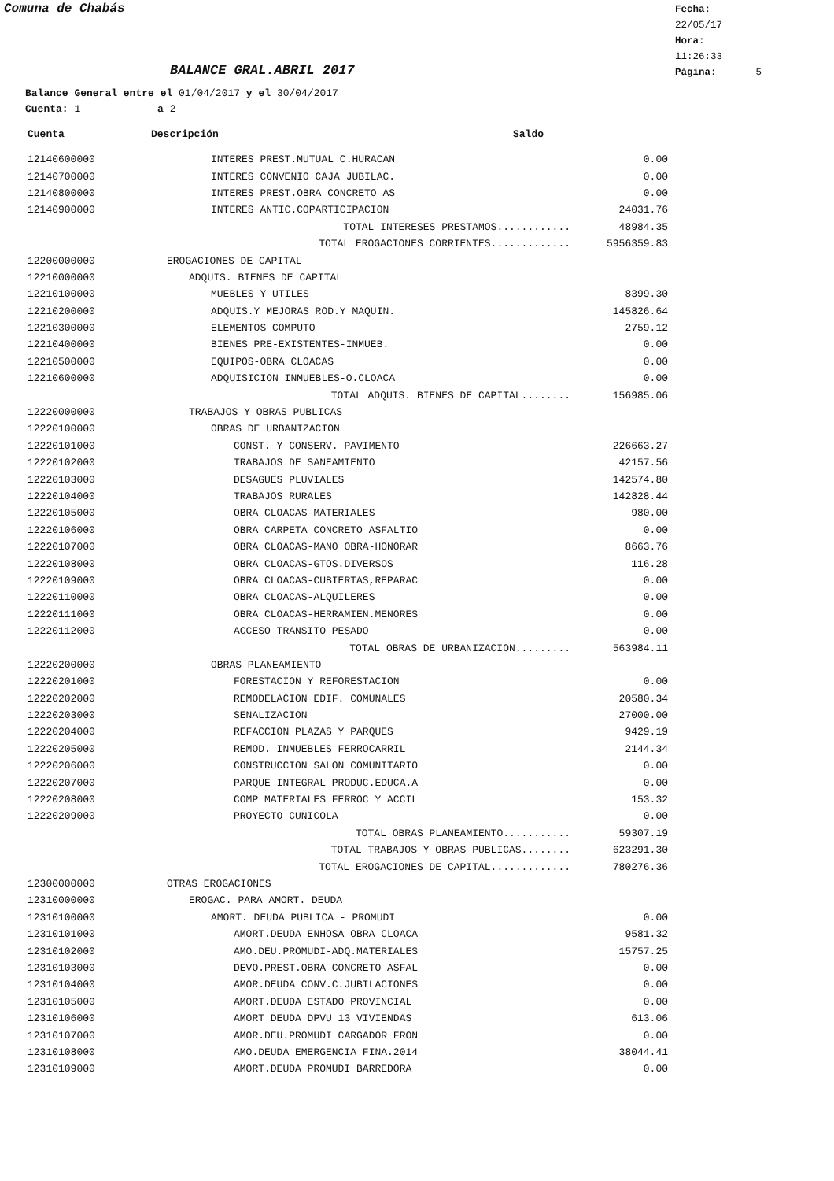Comuna de Chabás
Fecha: 22/05/17
Hora: 11:26:33
Página: 5
BALANCE GRAL.ABRIL 2017
Balance General entre el 01/04/2017 y el 30/04/2017
Cuenta: 1 a 2
Cuenta Descripción Saldo
| 12140600000 | INTERES PREST.MUTUAL C.HURACAN | 0.00 |
| 12140700000 | INTERES CONVENIO CAJA JUBILAC. | 0.00 |
| 12140800000 | INTERES PREST.OBRA CONCRETO AS | 0.00 |
| 12140900000 | INTERES ANTIC.COPARTICIPACION | 24031.76 |
| | TOTAL INTERESES PRESTAMOS............ | 48984.35 |
| | TOTAL EROGACIONES CORRIENTES............. | 5956359.83 |
| 12200000000 | EROGACIONES DE CAPITAL | |
| 12210000000 | ADQUIS. BIENES DE CAPITAL | |
| 12210100000 | MUEBLES Y UTILES | 8399.30 |
| 12210200000 | ADQUIS.Y MEJORAS ROD.Y MAQUIN. | 145826.64 |
| 12210300000 | ELEMENTOS COMPUTO | 2759.12 |
| 12210400000 | BIENES PRE-EXISTENTES-INMUEB. | 0.00 |
| 12210500000 | EQUIPOS-OBRA CLOACAS | 0.00 |
| 12210600000 | ADQUISICION INMUEBLES-O.CLOACA | 0.00 |
| | TOTAL ADQUIS. BIENES DE CAPITAL........ | 156985.06 |
| 12220000000 | TRABAJOS Y OBRAS PUBLICAS | |
| 12220100000 | OBRAS DE URBANIZACION | |
| 12220101000 | CONST. Y CONSERV. PAVIMENTO | 226663.27 |
| 12220102000 | TRABAJOS DE SANEAMIENTO | 42157.56 |
| 12220103000 | DESAGUES PLUVIALES | 142574.80 |
| 12220104000 | TRABAJOS RURALES | 142828.44 |
| 12220105000 | OBRA CLOACAS-MATERIALES | 980.00 |
| 12220106000 | OBRA CARPETA CONCRETO ASFALTIO | 0.00 |
| 12220107000 | OBRA CLOACAS-MANO OBRA-HONORAR | 8663.76 |
| 12220108000 | OBRA CLOACAS-GTOS.DIVERSOS | 116.28 |
| 12220109000 | OBRA CLOACAS-CUBIERTAS,REPARAC | 0.00 |
| 12220110000 | OBRA CLOACAS-ALQUILERES | 0.00 |
| 12220111000 | OBRA CLOACAS-HERRAMIEN.MENORES | 0.00 |
| 12220112000 | ACCESO TRANSITO PESADO | 0.00 |
| | TOTAL OBRAS DE URBANIZACION......... | 563984.11 |
| 12220200000 | OBRAS PLANEAMIENTO | |
| 12220201000 | FORESTACION Y REFORESTACION | 0.00 |
| 12220202000 | REMODELACION EDIF. COMUNALES | 20580.34 |
| 12220203000 | SENALIZACION | 27000.00 |
| 12220204000 | REFACCION PLAZAS Y PARQUES | 9429.19 |
| 12220205000 | REMOD. INMUEBLES FERROCARRIL | 2144.34 |
| 12220206000 | CONSTRUCCION SALON COMUNITARIO | 0.00 |
| 12220207000 | PARQUE INTEGRAL PRODUC.EDUCA.A | 0.00 |
| 12220208000 | COMP MATERIALES FERROC Y ACCIL | 153.32 |
| 12220209000 | PROYECTO CUNICOLA | 0.00 |
| | TOTAL OBRAS PLANEAMIENTO........... | 59307.19 |
| | TOTAL TRABAJOS Y OBRAS PUBLICAS........ | 623291.30 |
| | TOTAL EROGACIONES DE CAPITAL............. | 780276.36 |
| 12300000000 | OTRAS EROGACIONES | |
| 12310000000 | EROGAC. PARA AMORT. DEUDA | |
| 12310100000 | AMORT. DEUDA PUBLICA - PROMUDI | 0.00 |
| 12310101000 | AMORT.DEUDA ENHOSA OBRA CLOACA | 9581.32 |
| 12310102000 | AMO.DEU.PROMUDI-ADQ.MATERIALES | 15757.25 |
| 12310103000 | DEVO.PREST.OBRA CONCRETO ASFAL | 0.00 |
| 12310104000 | AMOR.DEUDA CONV.C.JUBILACIONES | 0.00 |
| 12310105000 | AMORT.DEUDA ESTADO PROVINCIAL | 0.00 |
| 12310106000 | AMORT DEUDA DPVU 13 VIVIENDAS | 613.06 |
| 12310107000 | AMOR.DEU.PROMUDI CARGADOR FRON | 0.00 |
| 12310108000 | AMO.DEUDA EMERGENCIA FINA.2014 | 38044.41 |
| 12310109000 | AMORT.DEUDA PROMUDI BARREDORA | 0.00 |